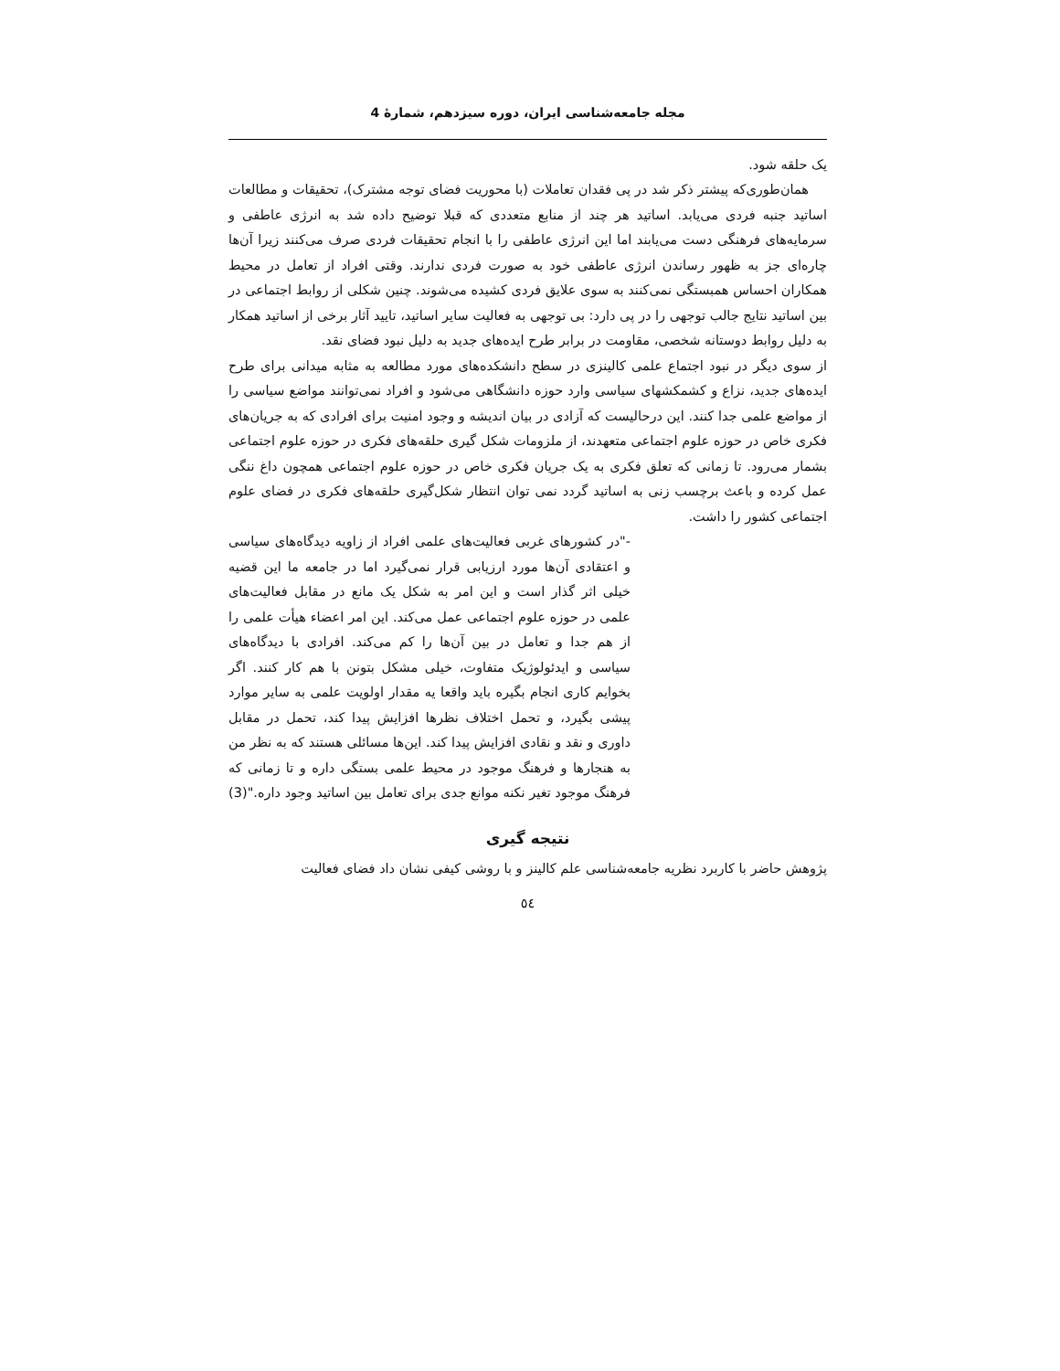مجله جامعه‌شناسی ایران، دوره سیزدهم، شمارۀ 4
یک حلقه شود.
همان‌طوری‌که پیشتر ذکر شد در پی فقدان تعاملات (با محوریت فضای توجه مشترک)، تحقیقات و مطالعات اساتید جنبه فردی می‌یابد. اساتید هر چند از منابع متعددی که قبلا توضیح داده شد به انرژی عاطفی و سرمایه‌های فرهنگی دست می‌یابند اما این انرژی عاطفی را با انجام تحقیقات فردی صرف می‌کنند زیرا آن‌ها چاره‌ای جز به ظهور رساندن انرژی عاطفی خود به صورت فردی ندارند. وقتی افراد از تعامل در محیط همکاران احساس همبستگی نمی‌کنند به سوی علایق فردی کشیده می‌شوند. چنین شکلی از روابط اجتماعی در بین اساتید نتایج جالب توجهی را در پی دارد: بی توجهی به فعالیت سایر اساتید، تایید آثار برخی از اساتید همکار به دلیل روابط دوستانه شخصی، مقاومت در برابر طرح ایده‌های جدید به دلیل نبود فضای نقد.
از سوی دیگر در نبود اجتماع علمی کالینزی در سطح دانشکده‌های مورد مطالعه به مثابه میدانی برای طرح ایده‌های جدید، نزاع و کشمکشهای سیاسی وارد حوزه دانشگاهی می‌شود و افراد نمی‌توانند مواضع سیاسی را از مواضع علمی جدا کنند. این درحالیست که آزادی در بیان اندیشه و وجود امنیت برای افرادی که به جریان‌های فکری خاص در حوزه علوم اجتماعی متعهدند، از ملزومات شکل گیری حلقه‌های فکری در حوزه علوم اجتماعی بشمار می‌رود. تا زمانی که تعلق فکری به یک جریان فکری خاص در حوزه علوم اجتماعی همچون داغ ننگی عمل کرده و باعث برچسب زنی به اساتید گردد نمی توان انتظار شکل‌گیری حلقه‌های فکری در فضای علوم اجتماعی کشور را داشت.
-"در کشورهای غربی فعالیت‌های علمی افراد از زاویه دیدگاه‌های سیاسی و اعتقادی آن‌ها مورد ارزیابی قرار نمی‌گیرد اما در جامعه ما این قضیه خیلی اثر گذار است و این امر به شکل یک مانع در مقابل فعالیت‌های علمی در حوزه علوم اجتماعی عمل می‌کند. این امر اعضاء هیأت علمی را از هم جدا و تعامل در بین آن‌ها را کم می‌کند. افرادی با دیدگاه‌های سیاسی و ایدئولوژیک متفاوت، خیلی مشکل بتونن با هم کار کنند. اگر بخوایم کاری انجام بگیره باید واقعا یه مقدار اولویت علمی به سایر موارد پیشی بگیرد، و تحمل اختلاف نظرها افزایش پیدا کند، تحمل در مقابل داوری و نقد و نقادی افزایش پیدا کند. این‌ها مسائلی هستند که به نظر من به هنجارها و فرهنگ موجود در محیط علمی بستگی داره و تا زمانی که فرهنگ موجود تغیر نکنه موانع جدی برای تعامل بین اساتید وجود داره."(3)
نتیجه گیری
پژوهش حاضر با کاربرد نظریه جامعه‌شناسی علم کالینز و با روشی کیفی نشان داد فضای فعالیت
٥٤